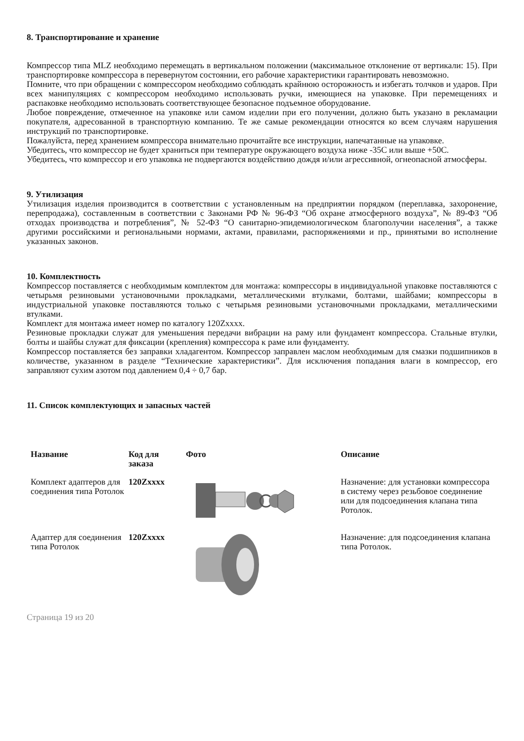8. Транспортирование и хранение
Компрессор типа MLZ необходимо перемещать в вертикальном положении (максимальное отклонение от вертикали: 15). При транспортировке компрессора в перевернутом состоянии, его рабочие характеристики гарантировать невозможно.
Помните, что при обращении с компрессором необходимо соблюдать крайнюю осторожность и избегать толчков и ударов. При всех манипуляциях с компрессором необходимо использовать ручки, имеющиеся на упаковке. При перемещениях и распаковке необходимо использовать соответствующее безопасное подъемное оборудование.
Любое повреждение, отмеченное на упаковке или самом изделии при его получении, должно быть указано в рекламации покупателя, адресованной в транспортную компанию. Те же самые рекомендации относятся ко всем случаям нарушения инструкций по транспортировке.
Пожалуйста, перед хранением компрессора внимательно прочитайте все инструкции, напечатанные на упаковке.
Убедитесь, что компрессор не будет храниться при температуре окружающего воздуха ниже -35С или выше +50С.
Убедитесь, что компрессор и его упаковка не подвергаются воздействию дождя и/или агрессивной, огнеопасной атмосферы.
9. Утилизация
Утилизация изделия производится в соответствии с установленным на предприятии порядком (переплавка, захоронение, перепродажа), составленным в соответствии с Законами РФ № 96-ФЗ “Об охране атмосферного воздуха”, № 89-ФЗ “Об отходах производства и потребления”, № 52-ФЗ “О санитарно-эпидемиологическом благополучии населения”, а также другими российскими и региональными нормами, актами, правилами, распоряжениями и пр., принятыми во исполнение указанных законов.
10. Комплектность
Компрессор поставляется с необходимым комплектом для монтажа: компрессоры в индивидуальной упаковке поставляются с четырьмя резиновыми установочными прокладками, металлическими втулками, болтами, шайбами; компрессоры в индустриальной упаковке поставляются только с четырьмя резиновыми установочными прокладками, металлическими втулками.
Комплект для монтажа имеет номер по каталогу 120Zxxxx.
Резиновые прокладки служат для уменьшения передачи вибрации на раму или фундамент компрессора. Стальные втулки, болты и шайбы служат для фиксации (крепления) компрессора к раме или фундаменту.
Компрессор поставляется без заправки хладагентом. Компрессор заправлен маслом необходимым для смазки подшипников в количестве, указанном в разделе “Технические характеристики”. Для исключения попадания влаги в компрессор, его заправляют сухим азотом под давлением 0,4 ÷ 0,7 бар.
11. Список комплектующих и запасных частей
| Название | Код для заказа | Фото | Описание |
| --- | --- | --- | --- |
| Комплект адаптеров для соединения типа Ротолок | 120Zxxxx | | Назначение: для установки компрессора в систему через резьбовое соединение или для подсоединения клапана типа Ротолок. |
| Адаптер для соединения типа Ротолок | 120Zxxxx | | Назначение: для подсоединения клапана типа Ротолок. |
Страница 19 из 20